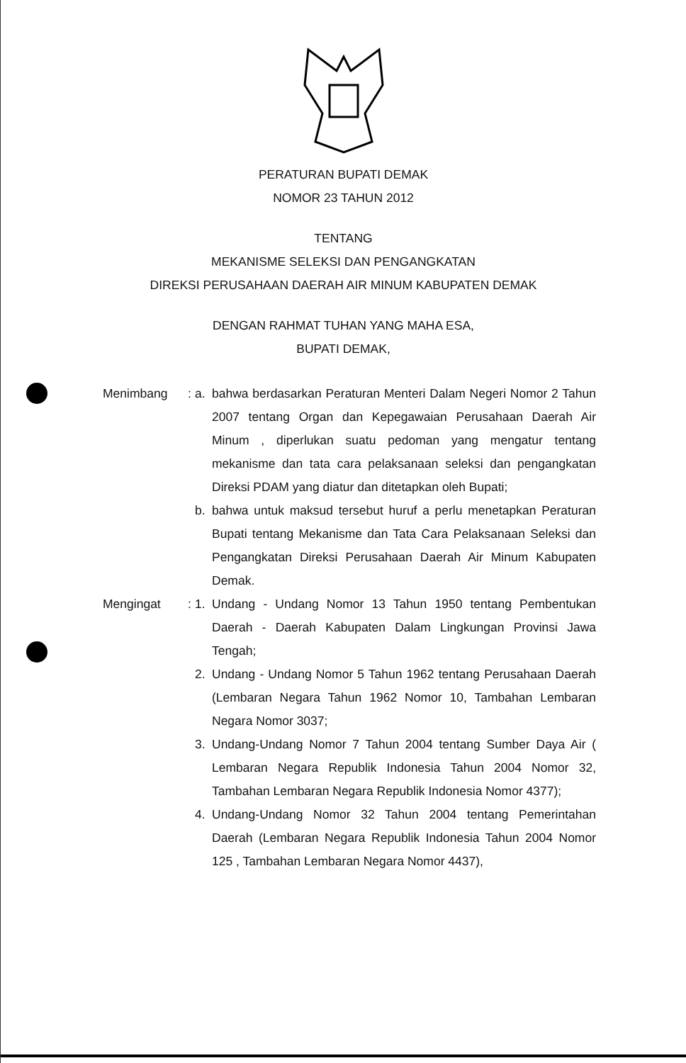PERATURAN BUPATI DEMAK
NOMOR 23 TAHUN 2012
TENTANG
MEKANISME SELEKSI DAN PENGANGKATAN
DIREKSI PERUSAHAAN DAERAH AIR MINUM KABUPATEN DEMAK
DENGAN RAHMAT TUHAN YANG MAHA ESA,
BUPATI DEMAK,
Menimbang :
a. bahwa berdasarkan Peraturan Menteri Dalam Negeri Nomor 2 Tahun 2007 tentang Organ dan Kepegawaian Perusahaan Daerah Air Minum , diperlukan suatu pedoman yang mengatur tentang mekanisme dan tata cara pelaksanaan seleksi dan pengangkatan Direksi PDAM yang diatur dan ditetapkan oleh Bupati;
b. bahwa untuk maksud tersebut huruf a perlu menetapkan Peraturan Bupati tentang Mekanisme dan Tata Cara Pelaksanaan Seleksi dan Pengangkatan Direksi Perusahaan Daerah Air Minum Kabupaten Demak.
Mengingat :
1. Undang - Undang Nomor 13 Tahun 1950 tentang Pembentukan Daerah - Daerah Kabupaten Dalam Lingkungan Provinsi Jawa Tengah;
2. Undang - Undang Nomor 5 Tahun 1962 tentang Perusahaan Daerah (Lembaran Negara Tahun 1962 Nomor 10, Tambahan Lembaran Negara Nomor 3037;
3. Undang-Undang Nomor 7 Tahun 2004 tentang Sumber Daya Air ( Lembaran Negara Republik Indonesia Tahun 2004 Nomor 32, Tambahan Lembaran Negara Republik Indonesia Nomor 4377);
4. Undang-Undang Nomor 32 Tahun 2004 tentang Pemerintahan Daerah (Lembaran Negara Republik Indonesia Tahun 2004 Nomor 125 , Tambahan Lembaran Negara Nomor 4437),